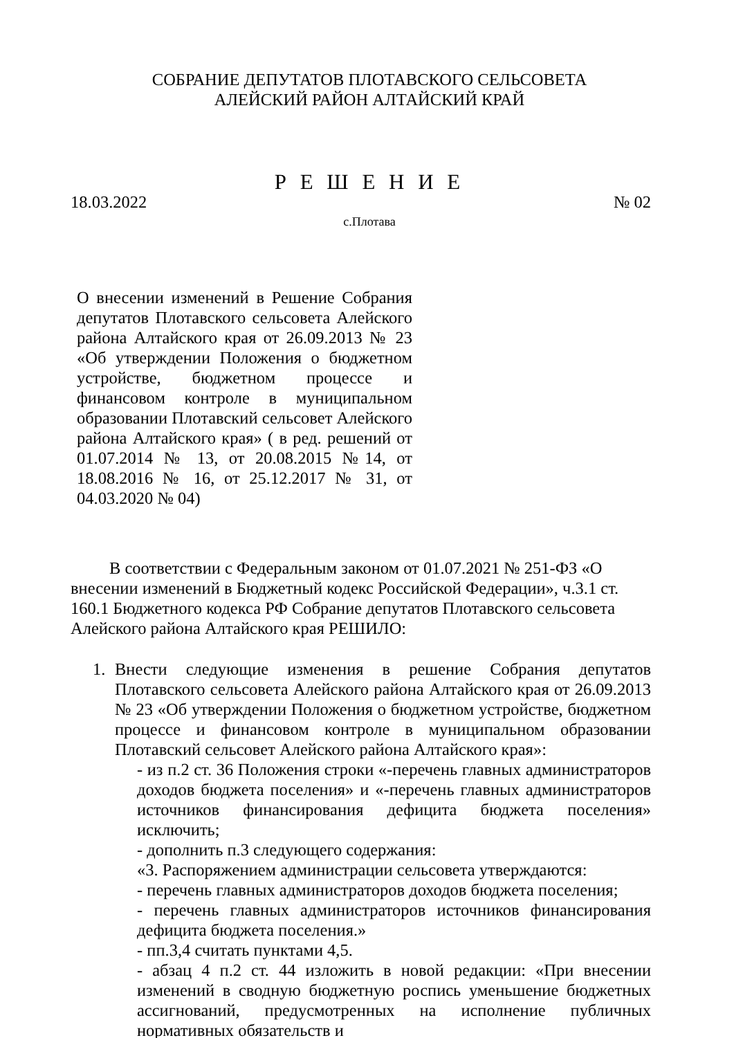СОБРАНИЕ ДЕПУТАТОВ ПЛОТАВСКОГО СЕЛЬСОВЕТА
АЛЕЙСКИЙ РАЙОН АЛТАЙСКИЙ КРАЙ
Р Е Ш Е Н И Е
18.03.2022 № 02
с.Плотава
О внесении изменений в Решение Собрания депутатов Плотавского сельсовета Алейского района Алтайского края от 26.09.2013 № 23 «Об утверждении Положения о бюджетном устройстве, бюджетном процессе и финансовом контроле в муниципальном образовании Плотавский сельсовет Алейского района Алтайского края» ( в ред. решений от 01.07.2014 № 13, от 20.08.2015 №14, от 18.08.2016 № 16, от 25.12.2017 № 31, от 04.03.2020 № 04)
В соответствии с Федеральным законом от 01.07.2021 № 251-ФЗ «О внесении изменений в Бюджетный кодекс Российской Федерации», ч.3.1 ст. 160.1 Бюджетного кодекса РФ Собрание депутатов Плотавского сельсовета Алейского района Алтайского края РЕШИЛО:
1. Внести следующие изменения в решение Собрания депутатов Плотавского сельсовета Алейского района Алтайского края от 26.09.2013 № 23 «Об утверждении Положения о бюджетном устройстве, бюджетном процессе и финансовом контроле в муниципальном образовании Плотавский сельсовет Алейского района Алтайского края»:
- из п.2 ст. 36 Положения строки «-перечень главных администраторов доходов бюджета поселения» и «-перечень главных администраторов источников финансирования дефицита бюджета поселения» исключить;
- дополнить п.3 следующего содержания:
«3. Распоряжением администрации сельсовета утверждаются:
- перечень главных администраторов доходов бюджета поселения;
- перечень главных администраторов источников финансирования дефицита бюджета поселения.»
- пп.3,4 считать пунктами 4,5.
- абзац 4 п.2 ст. 44 изложить в новой редакции: «При внесении изменений в сводную бюджетную роспись уменьшение бюджетных ассигнований, предусмотренных на исполнение публичных нормативных обязательств и